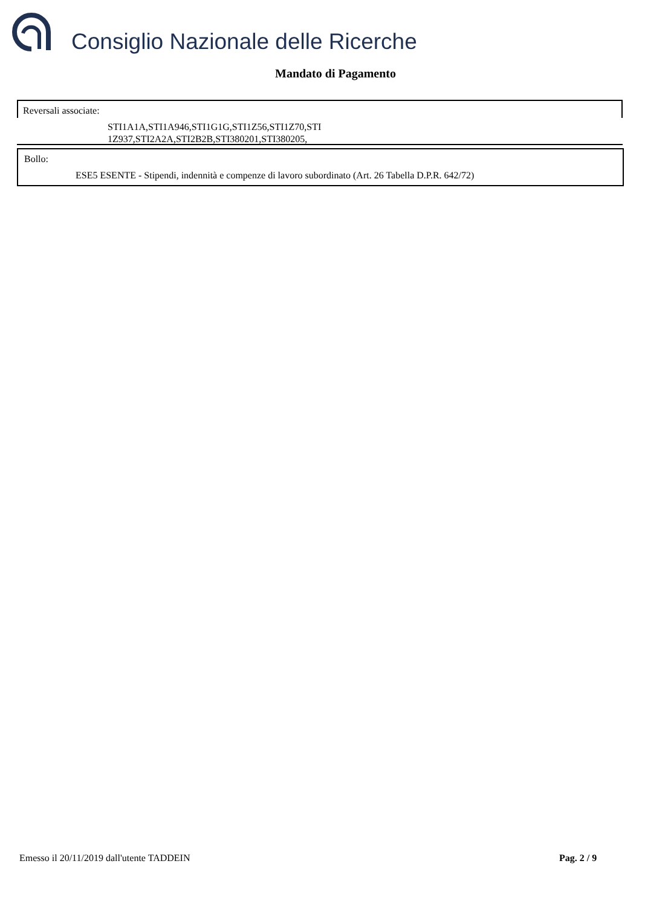Consiglio Nazionale delle Ricerche
Mandato di Pagamento
Reversali associate:
STI1A1A,STI1A946,STI1G1G,STI1Z56,STI1Z70,STI
1Z937,STI2A2A,STI2B2B,STI380201,STI380205,
Bollo:
ESE5 ESENTE - Stipendi, indennità e compenze di lavoro subordinato (Art. 26 Tabella D.P.R. 642/72)
Emesso il 20/11/2019 dall'utente TADDEIN
Pag. 2 / 9